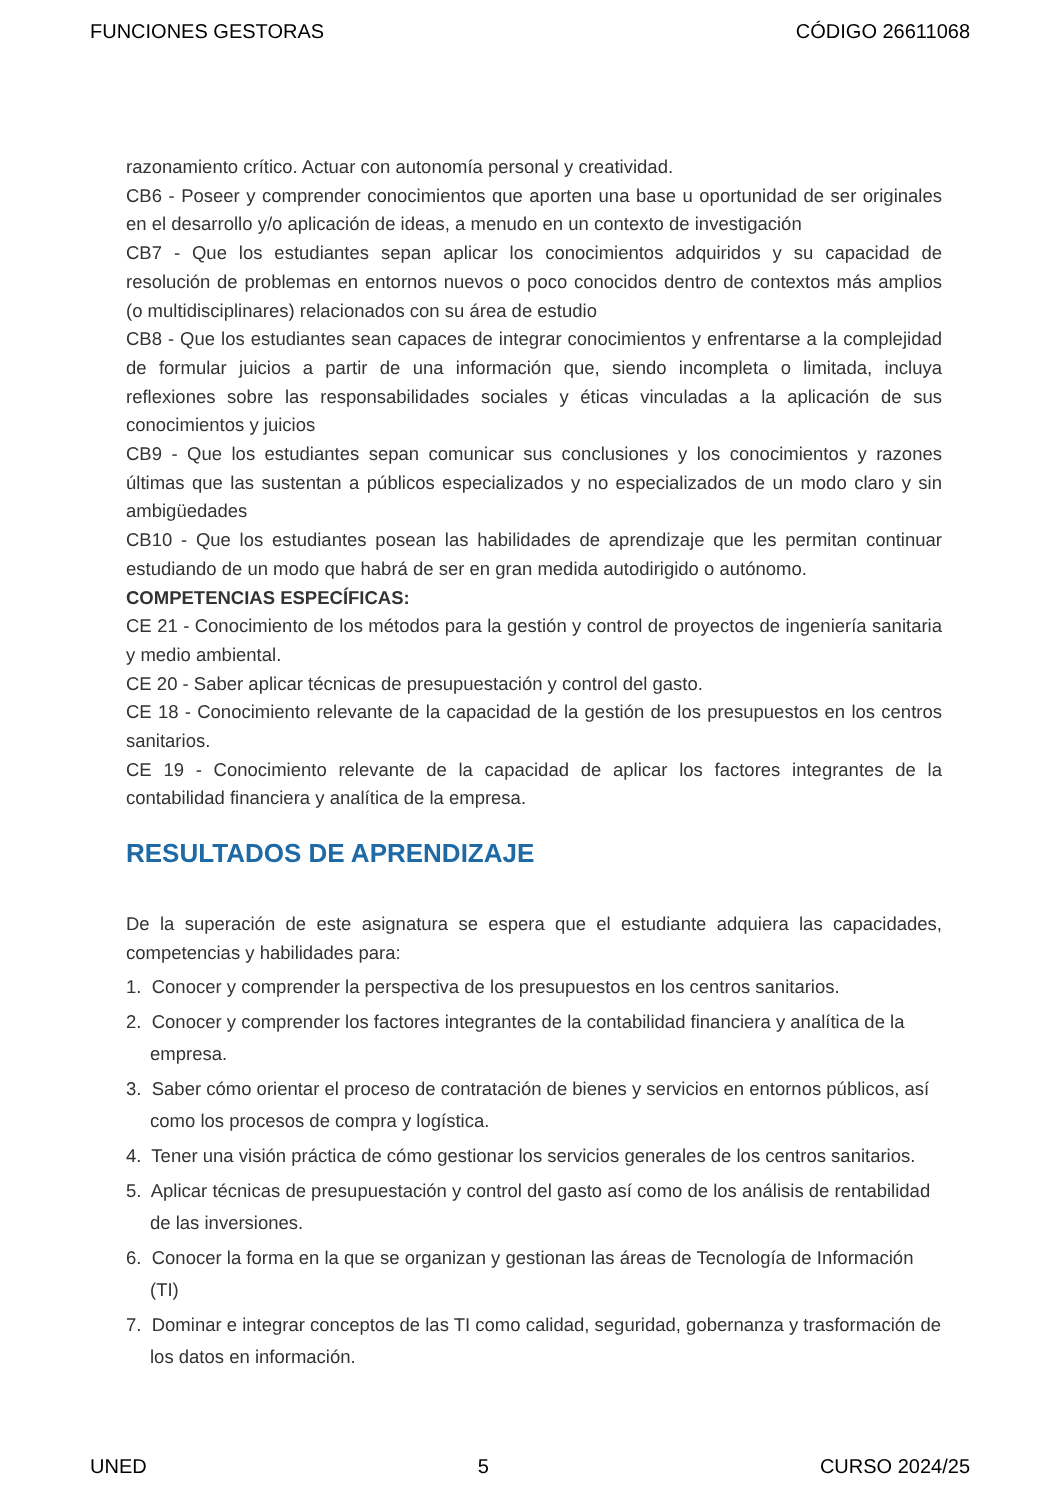FUNCIONES GESTORAS CÓDIGO 26611068
razonamiento crítico. Actuar con autonomía personal y creatividad.
CB6 - Poseer y comprender conocimientos que aporten una base u oportunidad de ser originales en el desarrollo y/o aplicación de ideas, a menudo en un contexto de investigación
CB7 - Que los estudiantes sepan aplicar los conocimientos adquiridos y su capacidad de resolución de problemas en entornos nuevos o poco conocidos dentro de contextos más amplios (o multidisciplinares) relacionados con su área de estudio
CB8 - Que los estudiantes sean capaces de integrar conocimientos y enfrentarse a la complejidad de formular juicios a partir de una información que, siendo incompleta o limitada, incluya reflexiones sobre las responsabilidades sociales y éticas vinculadas a la aplicación de sus conocimientos y juicios
CB9 - Que los estudiantes sepan comunicar sus conclusiones y los conocimientos y razones últimas que las sustentan a públicos especializados y no especializados de un modo claro y sin ambigüedades
CB10 - Que los estudiantes posean las habilidades de aprendizaje que les permitan continuar estudiando de un modo que habrá de ser en gran medida autodirigido o autónomo.
COMPETENCIAS ESPECÍFICAS:
CE 21 - Conocimiento de los métodos para la gestión y control de proyectos de ingeniería sanitaria y medio ambiental.
CE 20 - Saber aplicar técnicas de presupuestación y control del gasto.
CE 18 - Conocimiento relevante de la capacidad de la gestión de los presupuestos en los centros sanitarios.
CE 19 - Conocimiento relevante de la capacidad de aplicar los factores integrantes de la contabilidad financiera y analítica de la empresa.
RESULTADOS DE APRENDIZAJE
De la superación de este asignatura se espera que el estudiante adquiera las capacidades, competencias y habilidades para:
1. Conocer y comprender la perspectiva de los presupuestos en los centros sanitarios.
2. Conocer y comprender los factores integrantes de la contabilidad financiera y analítica de la empresa.
3. Saber cómo orientar el proceso de contratación de bienes y servicios en entornos públicos, así como los procesos de compra y logística.
4. Tener una visión práctica de cómo gestionar los servicios generales de los centros sanitarios.
5. Aplicar técnicas de presupuestación y control del gasto así como de los análisis de rentabilidad de las inversiones.
6. Conocer la forma en la que se organizan y gestionan las áreas de Tecnología de Información (TI)
7. Dominar e integrar conceptos de las TI como calidad, seguridad, gobernanza y trasformación de los datos en información.
UNED 5 CURSO 2024/25